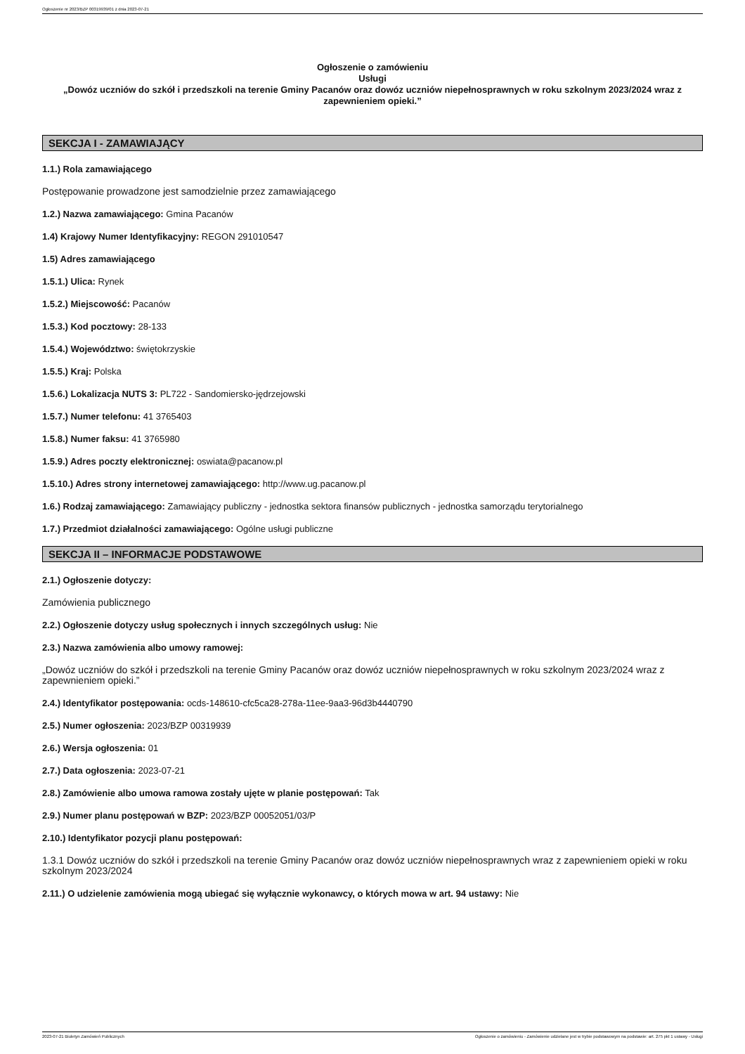Ogłoszenie nr 2023/BZP 00319939/01 z dnia 2023-07-21
Ogłoszenie o zamówieniu
Usługi
„Dowóz uczniów do szkół i przedszkoli na terenie Gminy Pacanów oraz dowóz uczniów niepełnosprawnych w roku szkolnym 2023/2024 wraz z zapewnieniem opieki.”
SEKCJA I - ZAMAWIAJĄCY
1.1.) Rola zamawiającego
Postępowanie prowadzone jest samodzielnie przez zamawiającego
1.2.) Nazwa zamawiającego: Gmina Pacanów
1.4) Krajowy Numer Identyfikacyjny: REGON 291010547
1.5) Adres zamawiającego
1.5.1.) Ulica: Rynek
1.5.2.) Miejscowość: Pacanów
1.5.3.) Kod pocztowy: 28-133
1.5.4.) Województwo: świętokrzyskie
1.5.5.) Kraj: Polska
1.5.6.) Lokalizacja NUTS 3: PL722 - Sandomiersko-jędrzejowski
1.5.7.) Numer telefonu: 41 3765403
1.5.8.) Numer faksu: 41 3765980
1.5.9.) Adres poczty elektronicznej: oswiata@pacanow.pl
1.5.10.) Adres strony internetowej zamawiającego: http://www.ug.pacanow.pl
1.6.) Rodzaj zamawiającego: Zamawiający publiczny - jednostka sektora finansów publicznych - jednostka samorządu terytorialnego
1.7.) Przedmiot działalności zamawiającego: Ogólne usługi publiczne
SEKCJA II – INFORMACJE PODSTAWOWE
2.1.) Ogłoszenie dotyczy:
Zamówienia publicznego
2.2.) Ogłoszenie dotyczy usług społecznych i innych szczególnych usług: Nie
2.3.) Nazwa zamówienia albo umowy ramowej:
„Dowóz uczniów do szkół i przedszkoli na terenie Gminy Pacanów oraz dowóz uczniów niepełnosprawnych w roku szkolnym 2023/2024 wraz z zapewnieniem opieki.”
2.4.) Identyfikator postępowania: ocds-148610-cfc5ca28-278a-11ee-9aa3-96d3b4440790
2.5.) Numer ogłoszenia: 2023/BZP 00319939
2.6.) Wersja ogłoszenia: 01
2.7.) Data ogłoszenia: 2023-07-21
2.8.) Zamówienie albo umowa ramowa zostały ujęte w planie postępowań: Tak
2.9.) Numer planu postępowań w BZP: 2023/BZP 00052051/03/P
2.10.) Identyfikator pozycji planu postępowań:
1.3.1 Dowóz uczniów do szkół i przedszkoli na terenie Gminy Pacanów oraz dowóz uczniów niepełnosprawnych wraz z zapewnieniem opieki w roku szkolnym 2023/2024
2.11.) O udzielenie zamówienia mogą ubiegać się wyłącznie wykonawcy, o których mowa w art. 94 ustawy: Nie
2023-07-21 Biuletyn Zamówień Publicznych Ogłoszenie o zamówieniu - Zamówienie udzielane jest w trybie podstawowym na podstawie: art. 275 pkt 1 ustawy - Usługi